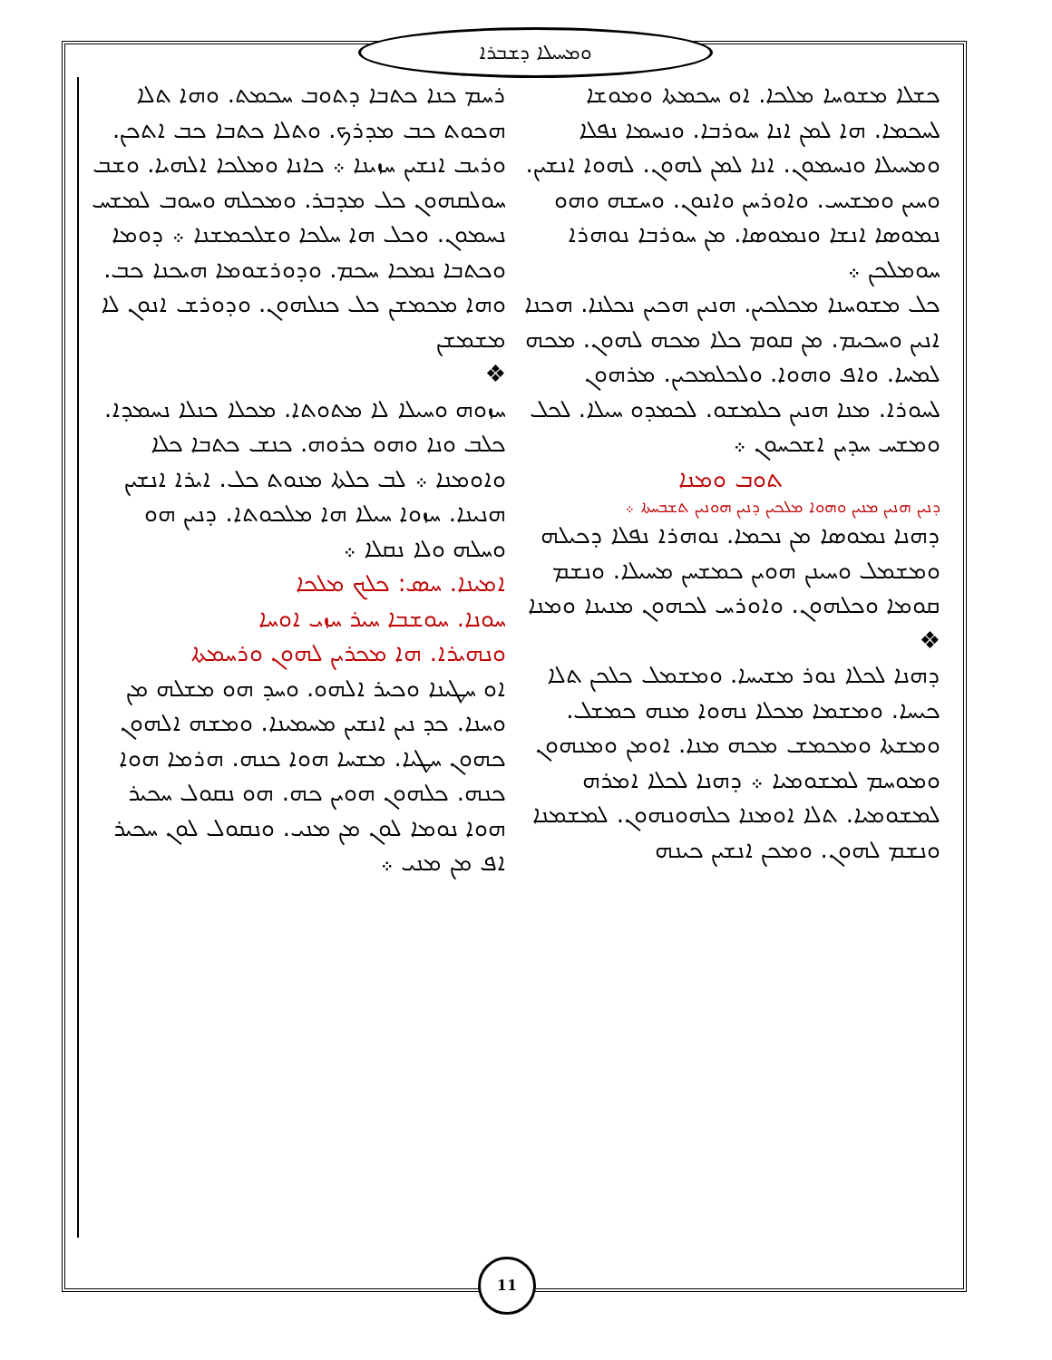ܘܡܚܝܠܐ ܕܫܒܪܐ
ܪܚܡ ܟܢܐ ܟܬܒܐ ܕܬܘܒ ܚܟܡܬ. ܘܗܐ ܬܠܐ ܗܟܘܬ ܟܒ ܡܕܪܟ. ܘܬܠܐ ܟܬܒܐ ܟܒ ܐܬܟܢ. ܘܪܝܒ ܐܢܫܝܢ ܚܙܝܢܐ ܀ ܟܐܢܐ ܘܡܠܟܐ ܐܠܗܝܐ. ܘܫܒ ܚܘܠܩܗܘܢ ܟܠ ܡܕܒܪ. ܘܡܟܠܗ ܘܚܘܒ ܠܡܫܚ ܢܚܡܘܢ. ܘܟܠ ܗܐ ܚܠܟܐ ܘܫܠܟܡܫܢܐ ܀ ܕܘܡܐ ܘܟܬܒܐ ܢܡܟܐ ܚܟܡ. ܘܕܘܪܫܘܡܐ ܗܝܟܢܐ ܟܒ. ܘܗܐ ܡܟܡܫܢ ܟܠ ܟܢܠܗܘܢ. ܘܕܘܪܫ ܐܢܘܢ ܠܐ ܡܫܡܫܢ
❖
ܚܙܘܗ ܘܚܝܠܐ ܠܐ ܡܬܘܬܐ. ܡܟܠܐ ܟܢܠܐ ܢܚܡܕܐ. ܟܠܒ ܘܢܐ ܘܗܘ ܟܪܘܗ. ܟܢܫ ܟܬܒܐ ܟܠܐ ܘܐܘܡܢܐ ܀ ܠܒ ܟܠܬܐ ܡܢܘܬ ܟܠ. ܐܝܪܐ ܐܢܫܝܢ ܗܢܝܢܐ. ܚܙܘܐ ܚܝܠܐ ܗܐ ܡܠܟܘܬܐ. ܕܢܝܢ ܗܘ ܘܚܠܗ ܘܠܐ ܢܩܠܐ ܀
ܐܡܝܢܐ. ܚܣ: ܟܠܟ ܡܠܟܐ
ܚܘܢܐ. ܚܘܫܒܐ ܚܝܪ ܚܙܝ ܐܘܚܐ
ܘܢܗܝܪܐ. ܗܐ ܡܟܪܝܢ ܠܗܘܢ ܘܪܚܡܬܐ
ܐܘ ܚܛܝܢܐ ܘܟܝܪ ܐܠܗܘ. ܘܚܕ ܗܘ ܡܫܠܗ ܡܢ ܘܚܢܐ. ܟܕ ܢܝܢ ܐܢܫܝܢ ܡܚܡܝܢܐ. ܘܡܫܗ ܐܠܗܘܢ ܟܗܘܢ ܚܛܝܐ. ܡܫܚܐ ܗܘܐ ܟܢܗ. ܗܪܡܐ ܗܘܐ ܟܢܗ. ܟܠܗܘܢ ܗܘܝܢ ܟܗ. ܗܘ ܢܩܘܠ ܚܟܝܪ ܗܘܐ ܢܘܡܐ ܠܘܢ ܡܢ ܡܢܝ. ܘܢܩܘܠ ܠܘܢ ܚܟܝܪ ܐܦ ܡܢ ܡܢܝ ܀
ܟܫܠܐ ܡܫܘܚܐ ܡܠܟܐ. ܐܘ ܚܟܡܬܐ ܘܡܘܫܐ ܠܚܟܡܐ. ܗܐ ܠܡܢ ܐܢܐ ܚܘܪܒܐ. ܘܢܚܡܐ ܢܦܠܐ ܘܡܚܝܠܐ ܘܢܚܡܘܢ. ܐܢܐ ܠܡܢ ܠܗܘܢ. ܠܗܘܐ ܐܢܫܝܢ. ܘܚܝܢ ܘܡܫܝܚ. ܘܐܘܪܚܢ ܘܐܢܘܢ. ܘܚܫܗ ܘܗܘ ܢܡܘܣܐ ܐܢܫܐ ܘܢܡܘܣܐ. ܡܢ ܚܘܪܒܐ ܢܘܗܪܐ ܚܘܡܠܟܢ ܀
ܟܠ ܡܫܘܚܢܐ ܡܟܠܟܝܢ. ܗܢܝܢ ܗܟܝܢ ܢܟܠܢܐ. ܗܟܢܐ ܐܢܝܢ ܘܚܟܝܡ. ܡܢ ܩܘܡ ܟܠܐ ܡܟܗ ܠܗܘܢ. ܡܟܗ ܠܡܚܐ. ܘܐܦ ܘܗܘܐ. ܘܠܟܠܡܟܝܢ. ܡܪܗܘܢ ܠܚܘܪܐ. ܡܢܐ ܗܢܝܢ ܟܠܡܫܘ. ܠܟܡܕܘ ܚܝܠܐ. ܠܟܠ ܘܡܫܚ ܚܕܝܢ ܐܫܟܚܘܢ ܀
ܬܘܒ ܘܡܢܐ
ܕܢܝܢ ܗܢܝܢ ܡܢܝܢ ܘܗܘܐ ܡܠܟܝܢ ܕܢܝܢ ܗܘܢܝܢ ܬܫܒܚܬܐ ܀
ܕܗܢܐ ܢܡܘܣܐ ܡܢ ܢܟܡܐ. ܢܘܗܪܐ ܢܦܠܐ ܕܟܝܠܗ ܘܡܫܡܠ ܘܚܝܢܢ ܗܘܝܢ ܟܡܫܚܢ ܡܚܝܠܐ. ܘܢܫܡ ܩܘܡܐ ܘܟܠܗܘܢ. ܘܐܘܪܚ ܠܟܗܘܢ ܡܢܝܢܐ ܘܡܢܐ
❖
ܕܗܢܐ ܠܟܠܐ ܢܘܪ ܡܫܝܚܐ. ܘܡܫܡܠ ܟܠܟܢ ܬܠܐ ܟܝܚܐ. ܘܡܫܡܐ ܡܟܠܐ ܢܗܘܐ ܡܢܗ ܟܡܫܠ. ܘܡܫܬܐ ܘܡܟܡܫ ܡܟܗ ܡܢܐ. ܐܘܡܢ ܘܡܢܗܘܢ ܘܡܘܚܡ ܠܡܫܘܡܝܐ ܀ ܕܗܢܐ ܠܟܠܐ ܐܡܪܗ ܠܡܫܘܡܝܐ. ܬܠܐ ܐܘܡܢܐ ܟܠܗܘܢܗܘܢ. ܠܡܫܡܢܐ ܘܢܫܡ ܠܗܘܢ. ܘܡܟܢ ܐܢܫܝܢ ܟܝܢܗ
11